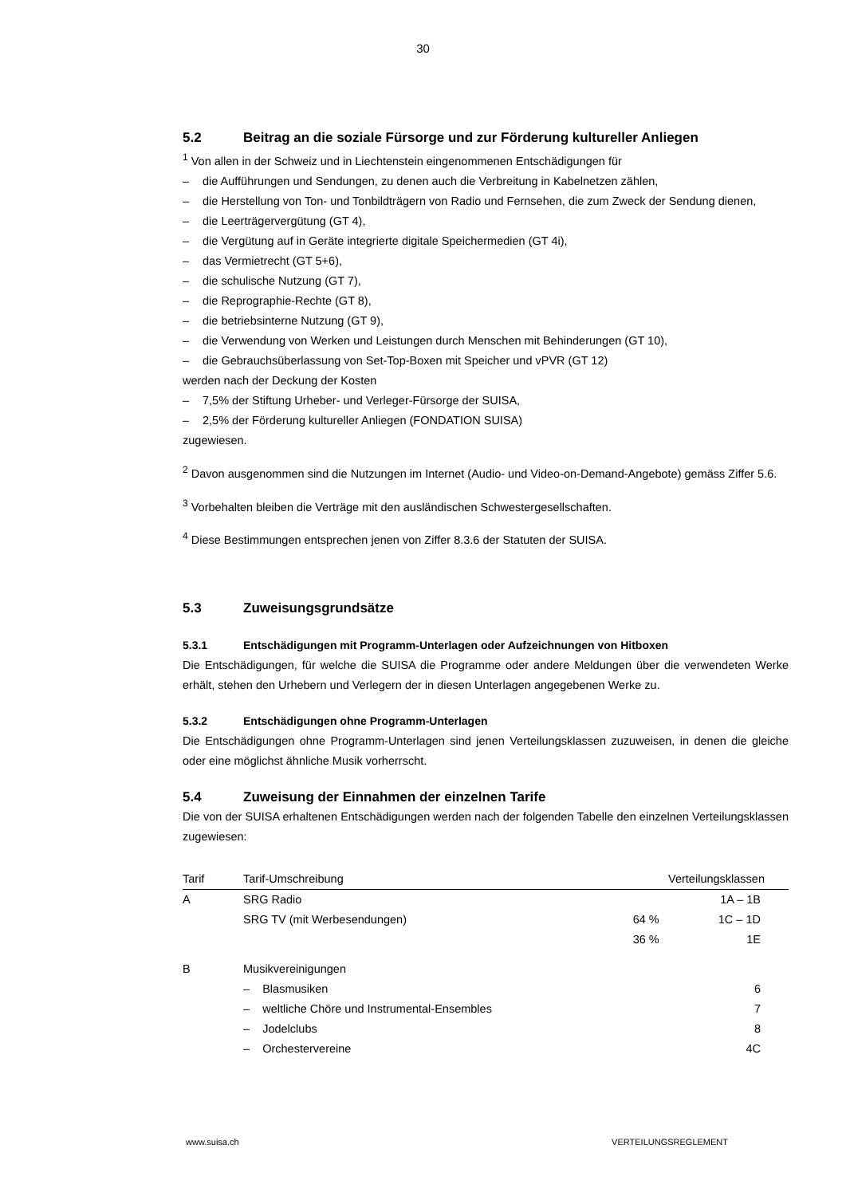30
5.2 Beitrag an die soziale Fürsorge und zur Förderung kultureller Anliegen
<sup>1</sup> Von allen in der Schweiz und in Liechtenstein eingenommenen Entschädigungen für
– die Aufführungen und Sendungen, zu denen auch die Verbreitung in Kabelnetzen zählen,
– die Herstellung von Ton- und Tonbildträgern von Radio und Fernsehen, die zum Zweck der Sendung dienen,
– die Leerträgervergütung (GT 4),
– die Vergütung auf in Geräte integrierte digitale Speichermedien (GT 4i),
– das Vermietrecht (GT 5+6),
– die schulische Nutzung (GT 7),
– die Reprographie-Rechte (GT 8),
– die betriebsinterne Nutzung (GT 9),
– die Verwendung von Werken und Leistungen durch Menschen mit Behinderungen (GT 10),
– die Gebrauchsüberlassung von Set-Top-Boxen mit Speicher und vPVR (GT 12)
werden nach der Deckung der Kosten
– 7,5% der Stiftung Urheber- und Verleger-Fürsorge der SUISA,
– 2,5% der Förderung kultureller Anliegen (FONDATION SUISA)
zugewiesen.
<sup>2</sup> Davon ausgenommen sind die Nutzungen im Internet (Audio- und Video-on-Demand-Angebote) gemäss Ziffer 5.6.
<sup>3</sup> Vorbehalten bleiben die Verträge mit den ausländischen Schwestergesellschaften.
<sup>4</sup> Diese Bestimmungen entsprechen jenen von Ziffer 8.3.6 der Statuten der SUISA.
5.3 Zuweisungsgrundsätze
5.3.1 Entschädigungen mit Programm-Unterlagen oder Aufzeichnungen von Hitboxen
Die Entschädigungen, für welche die SUISA die Programme oder andere Meldungen über die verwende­ten Werke erhält, stehen den Urhebern und Verlegern der in diesen Unterlagen angegebenen Werke zu.
5.3.2 Entschädigungen ohne Programm-Unterlagen
Die Entschädigungen ohne Programm-Unterlagen sind jenen Verteilungsklassen zuzuweisen, in denen die gleiche oder eine möglichst ähnliche Musik vorherrscht.
5.4 Zuweisung der Einnahmen der einzelnen Tarife
Die von der SUISA erhaltenen Entschädigungen werden nach der folgenden Tabelle den einzelnen Vertei­lungsklassen zugewiesen:
| Tarif | Tarif-Umschreibung | Verteilungsklassen | |
| --- | --- | --- | --- |
| A | SRG Radio | | 1A – 1B |
| | SRG TV (mit Werbesendungen) | 64 % | 1C – 1D |
| | | 36 % | 1E |
| B | Musikvereinigungen | | |
| | – Blasmusiken | | 6 |
| | – weltliche Chöre und Instrumental-Ensembles | | 7 |
| | – Jodelclubs | | 8 |
| | – Orchestervereine | | 4C |
www.suisa.ch VERTEILUNGSREGLEMENT